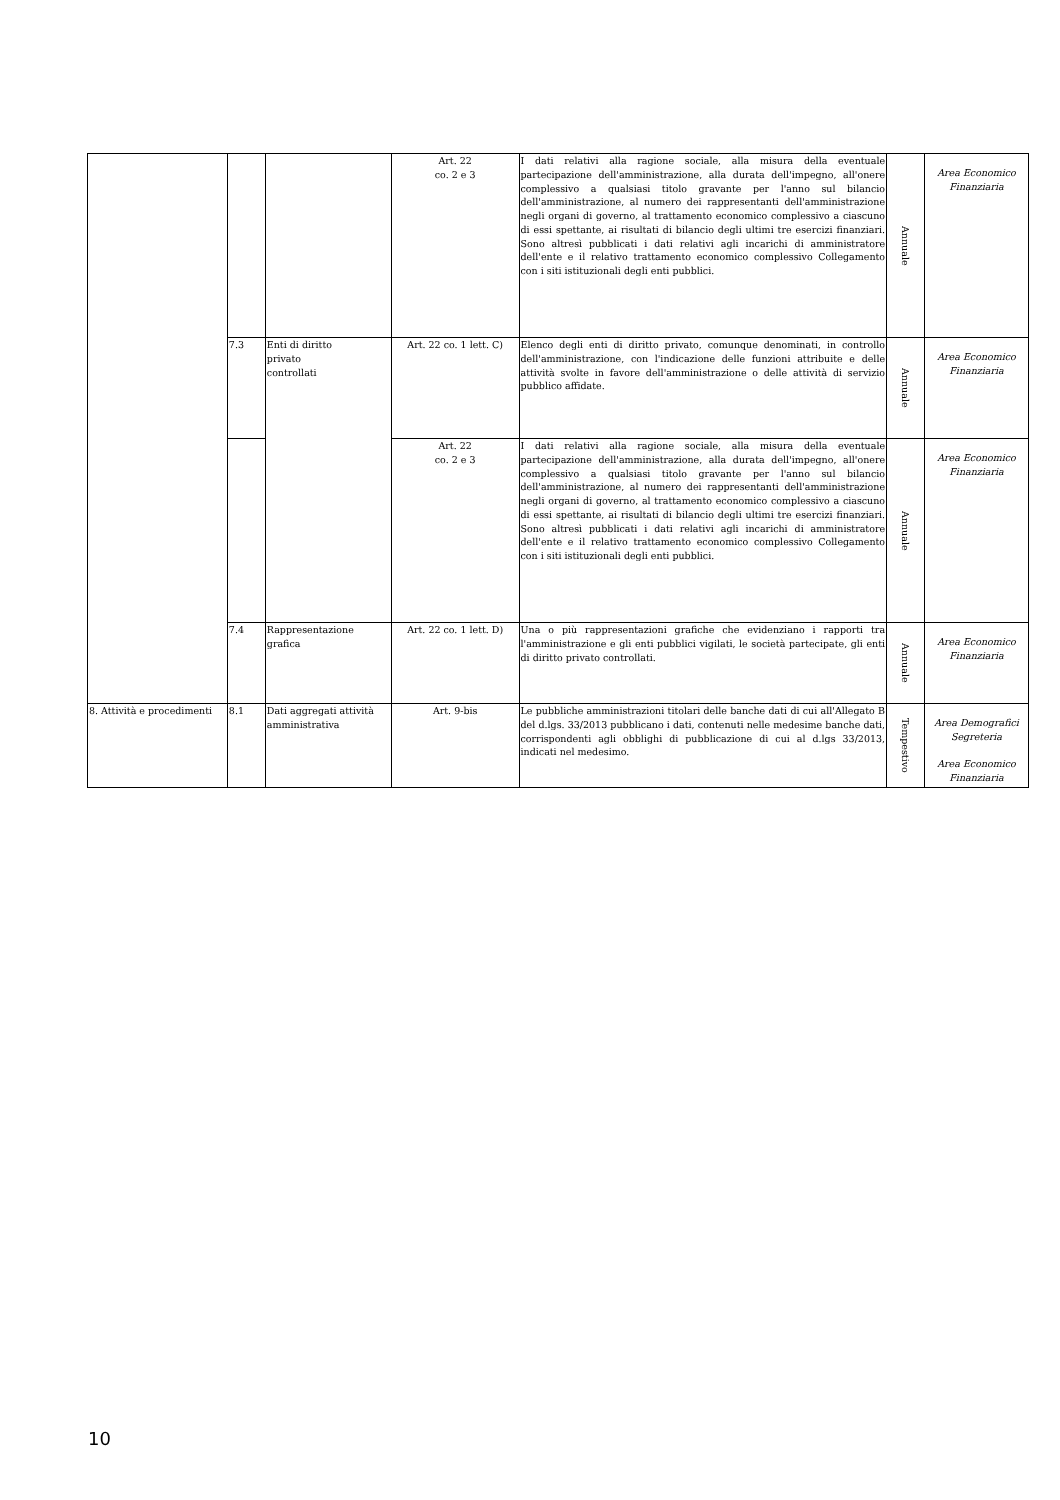| | | | Art. 22 co. 2 e 3 | I dati relativi alla ragione sociale, alla misura della eventuale partecipazione dell'amministrazione, alla durata dell'impegno, all'onere complessivo a qualsiasi titolo gravante per l'anno sul bilancio dell'amministrazione, al numero dei rappresentanti dell'amministrazione negli organi di governo, al trattamento economico complessivo a ciascuno di essi spettante, ai risultati di bilancio degli ultimi tre esercizi finanziari. Sono altresì pubblicati i dati relativi agli incarichi di amministratore dell'ente e il relativo trattamento economico complessivo Collegamento con i siti istituzionali degli enti pubblici. | Annuale | Area Economico Finanziaria |
| | 7.3 | Enti di diritto privato controllati | Art. 22 co. 1 lett. C) | Elenco degli enti di diritto privato, comunque denominati, in controllo dell'amministrazione, con l'indicazione delle funzioni attribuite e delle attività svolte in favore dell'amministrazione o delle attività di servizio pubblico affidate. | Annuale | Area Economico Finanziaria |
| | | | Art. 22 co. 2 e 3 | I dati relativi alla ragione sociale, alla misura della eventuale partecipazione dell'amministrazione, alla durata dell'impegno, all'onere complessivo a qualsiasi titolo gravante per l'anno sul bilancio dell'amministrazione, al numero dei rappresentanti dell'amministrazione negli organi di governo, al trattamento economico complessivo a ciascuno di essi spettante, ai risultati di bilancio degli ultimi tre esercizi finanziari. Sono altresì pubblicati i dati relativi agli incarichi di amministratore dell'ente e il relativo trattamento economico complessivo Collegamento con i siti istituzionali degli enti pubblici. | Annuale | Area Economico Finanziaria |
| | 7.4 | Rappresentazione grafica | Art. 22 co. 1 lett. D) | Una o più rappresentazioni grafiche che evidenziano i rapporti tra l'amministrazione e gli enti pubblici vigilati, le società partecipate, gli enti di diritto privato controllati. | Annuale | Area Economico Finanziaria |
| 8. Attività e procedimenti | 8.1 | Dati aggregati attività amministrativa | Art. 9-bis | Le pubbliche amministrazioni titolari delle banche dati di cui all'Allegato B del d.lgs. 33/2013 pubblicano i dati, contenuti nelle medesime banche dati, corrispondenti agli obblighi di pubblicazione di cui al d.lgs 33/2013, indicati nel medesimo. | Tempestivo | Area Demografici Segreteria Area Economico Finanziaria |
10